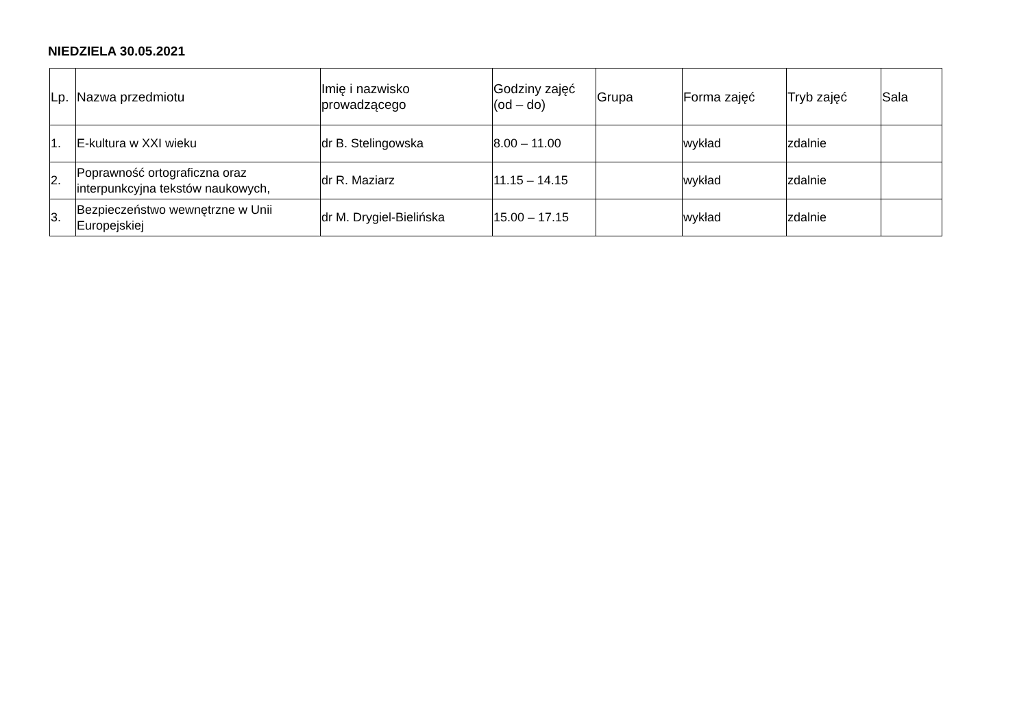NIEDZIELA 30.05.2021
| Lp. | Nazwa przedmiotu | Imię i nazwisko prowadzącego | Godziny zajęć (od – do) | Grupa | Forma zajęć | Tryb zajęć | Sala |
| --- | --- | --- | --- | --- | --- | --- | --- |
| 1. | E-kultura w XXI wieku | dr B. Stelingowska | 8.00 – 11.00 | | wykład | zdalnie | |
| 2. | Poprawność ortograficzna oraz interpunkcyjna tekstów naukowych, | dr R. Maziarz | 11.15 – 14.15 | | wykład | zdalnie | |
| 3. | Bezpieczeństwo wewnętrzne w Unii Europejskiej | dr M. Drygiel-Bielińska | 15.00 – 17.15 | | wykład | zdalnie | |